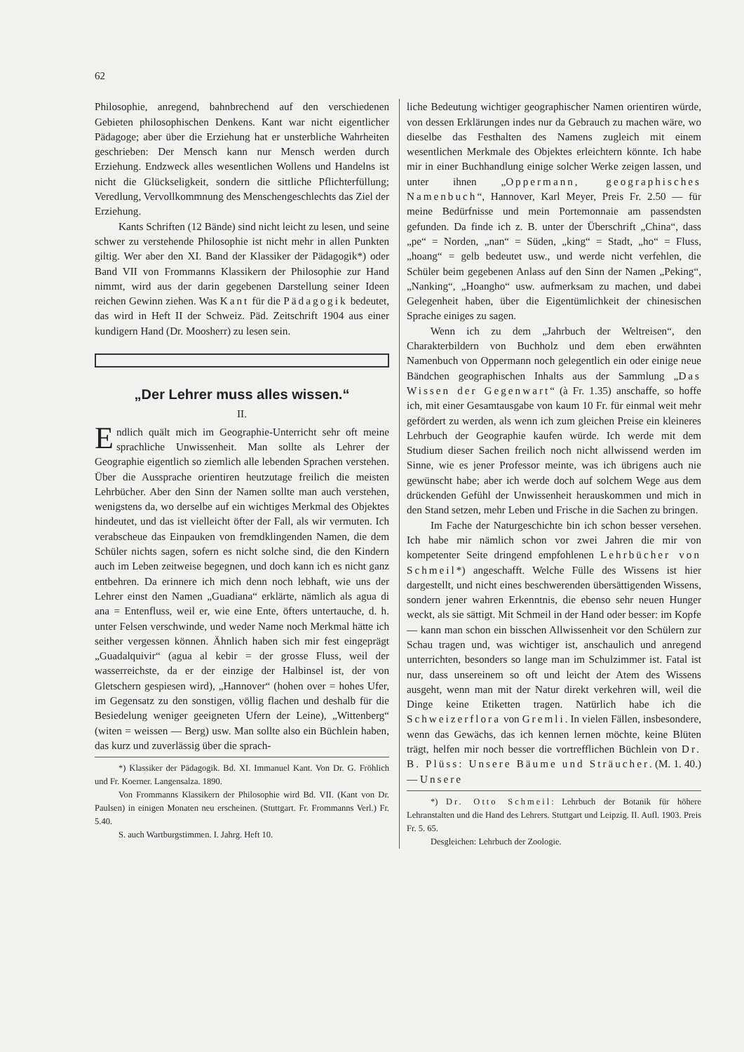62
Philosophie, anregend, bahnbrechend auf den verschiedenen Gebieten philosophischen Denkens. Kant war nicht eigentlicher Pädagoge; aber über die Erziehung hat er unsterbliche Wahrheiten geschrieben: Der Mensch kann nur Mensch werden durch Erziehung. Endzweck alles wesentlichen Wollens und Handelns ist nicht die Glückseligkeit, sondern die sittliche Pflichterfüllung; Veredlung, Vervollkommnung des Menschengeschlechts das Ziel der Erziehung.
Kants Schriften (12 Bände) sind nicht leicht zu lesen, und seine schwer zu verstehende Philosophie ist nicht mehr in allen Punkten giltig. Wer aber den XI. Band der Klassiker der Pädagogik*) oder Band VII von Frommanns Klassikern der Philosophie zur Hand nimmt, wird aus der darin gegebenen Darstellung seiner Ideen reichen Gewinn ziehen. Was Kant für die Pädagogik bedeutet, das wird in Heft II der Schweiz. Päd. Zeitschrift 1904 aus einer kundigern Hand (Dr. Moosherr) zu lesen sein.
„Der Lehrer muss alles wissen.“
II.
Endlich quält mich im Geographie-Unterricht sehr oft meine sprachliche Unwissenheit. Man sollte als Lehrer der Geographie eigentlich so ziemlich alle lebenden Sprachen verstehen. Über die Aussprache orientiren heutzutage freilich die meisten Lehrbücher. Aber den Sinn der Namen sollte man auch verstehen, wenigstens da, wo derselbe auf ein wichtiges Merkmal des Objektes hindeutet, und das ist vielleicht öfter der Fall, als wir vermuten. Ich verabscheue das Einpauken von fremdklingenden Namen, die dem Schüler nichts sagen, sofern es nicht solche sind, die den Kindern auch im Leben zeitweise begegnen, und doch kann ich es nicht ganz entbehren. Da erinnere ich mich denn noch lebhaft, wie uns der Lehrer einst den Namen „Guadiana“ erklärte, nämlich als agua di ana = Entenfluss, weil er, wie eine Ente, öfters untertauche, d. h. unter Felsen verschwinde, und weder Name noch Merkmal hätte ich seither vergessen können. Ähnlich haben sich mir fest eingeprägt „Guadalquivir“ (agua al kebir = der grosse Fluss, weil der wasserreichste, da er der einzige der Halbinsel ist, der von Gletschern gespiesen wird), „Hannover“ (hohen over = hohes Ufer, im Gegensatz zu den sonstigen, völlig flachen und deshalb für die Besiedelung weniger geeigneten Ufern der Leine), „Wittenberg“ (witen = weissen — Berg) usw. Man sollte also ein Büchlein haben, das kurz und zuverlässig über die sprach-
*) Klassiker der Pädagogik. Bd. XI. Immanuel Kant. Von Dr. G. Fröhlich und Fr. Koerner. Langensalza. 1890.
Von Frommanns Klassikern der Philosophie wird Bd. VII. (Kant von Dr. Paulsen) in einigen Monaten neu erscheinen. (Stuttgart. Fr. Frommanns Verl.) Fr. 5.40.
S. auch Wartburgstimmen. I. Jahrg. Heft 10.
liche Bedeutung wichtiger geographischer Namen orientiren würde, von dessen Erklärungen indes nur da Gebrauch zu machen wäre, wo dieselbe das Festhalten des Namens zugleich mit einem wesentlichen Merkmale des Objektes erleichtern könnte. Ich habe mir in einer Buchhandlung einige solcher Werke zeigen lassen, und unter ihnen „Oppermann, geographisches Namenbuch“, Hannover, Karl Meyer, Preis Fr. 2.50 — für meine Bedürfnisse und mein Portemonnaie am passendsten gefunden. Da finde ich z. B. unter der Überschrift „China“, dass „pe“ = Norden, „nan“ = Süden, „king“ = Stadt, „ho“ = Fluss, „hoang“ = gelb bedeutet usw., und werde nicht verfehlen, die Schüler beim gegebenen Anlass auf den Sinn der Namen „Peking“, „Nanking“, „Hoangho“ usw. aufmerksam zu machen, und dabei Gelegenheit haben, über die Eigentümlichkeit der chinesischen Sprache einiges zu sagen.
Wenn ich zu dem „Jahrbuch der Weltreisen“, den Charakterbildern von Buchholz und dem eben erwähnten Namenbuch von Oppermann noch gelegentlich ein oder einige neue Bändchen geographischen Inhalts aus der Sammlung „Das Wissen der Gegenwart“ (à Fr. 1.35) anschaffe, so hoffe ich, mit einer Gesamtausgabe von kaum 10 Fr. für einmal weit mehr gefördert zu werden, als wenn ich zum gleichen Preise ein kleineres Lehrbuch der Geographie kaufen würde. Ich werde mit dem Studium dieser Sachen freilich noch nicht allwissend werden im Sinne, wie es jener Professor meinte, was ich übrigens auch nie gewünscht habe; aber ich werde doch auf solchem Wege aus dem drückenden Gefühl der Unwissenheit herauskommen und mich in den Stand setzen, mehr Leben und Frische in die Sachen zu bringen.
Im Fache der Naturgeschichte bin ich schon besser versehen. Ich habe mir nämlich schon vor zwei Jahren die mir von kompetenter Seite dringend empfohlenen Lehrbücher von Schmeil*) angeschafft. Welche Fülle des Wissens ist hier dargestellt, und nicht eines beschwerenden übersättigenden Wissens, sondern jener wahren Erkenntnis, die ebenso sehr neuen Hunger weckt, als sie sättigt. Mit Schmeil in der Hand oder besser: im Kopfe — kann man schon ein bisschen Allwissenheit vor den Schülern zur Schau tragen und, was wichtiger ist, anschaulich und anregend unterrichten, besonders so lange man im Schulzimmer ist. Fatal ist nur, dass unsereinem so oft und leicht der Atem des Wissens ausgeht, wenn man mit der Natur direkt verkehren will, weil die Dinge keine Etiketten tragen. Natürlich habe ich die Schweizerflora von Gremli. In vielen Fällen, insbesondere, wenn das Gewächs, das ich kennen lernen möchte, keine Blüten trägt, helfen mir noch besser die vortrefflichen Büchlein von Dr. B. Plüss: Unsere Bäume und Sträucher. (M. 1. 40.) — Unsere
*) Dr. Otto Schmeil: Lehrbuch der Botanik für höhere Lehranstalten und die Hand des Lehrers. Stuttgart und Leipzig. II. Aufl. 1903. Preis Fr. 5. 65.
Desgleichen: Lehrbuch der Zoologie.